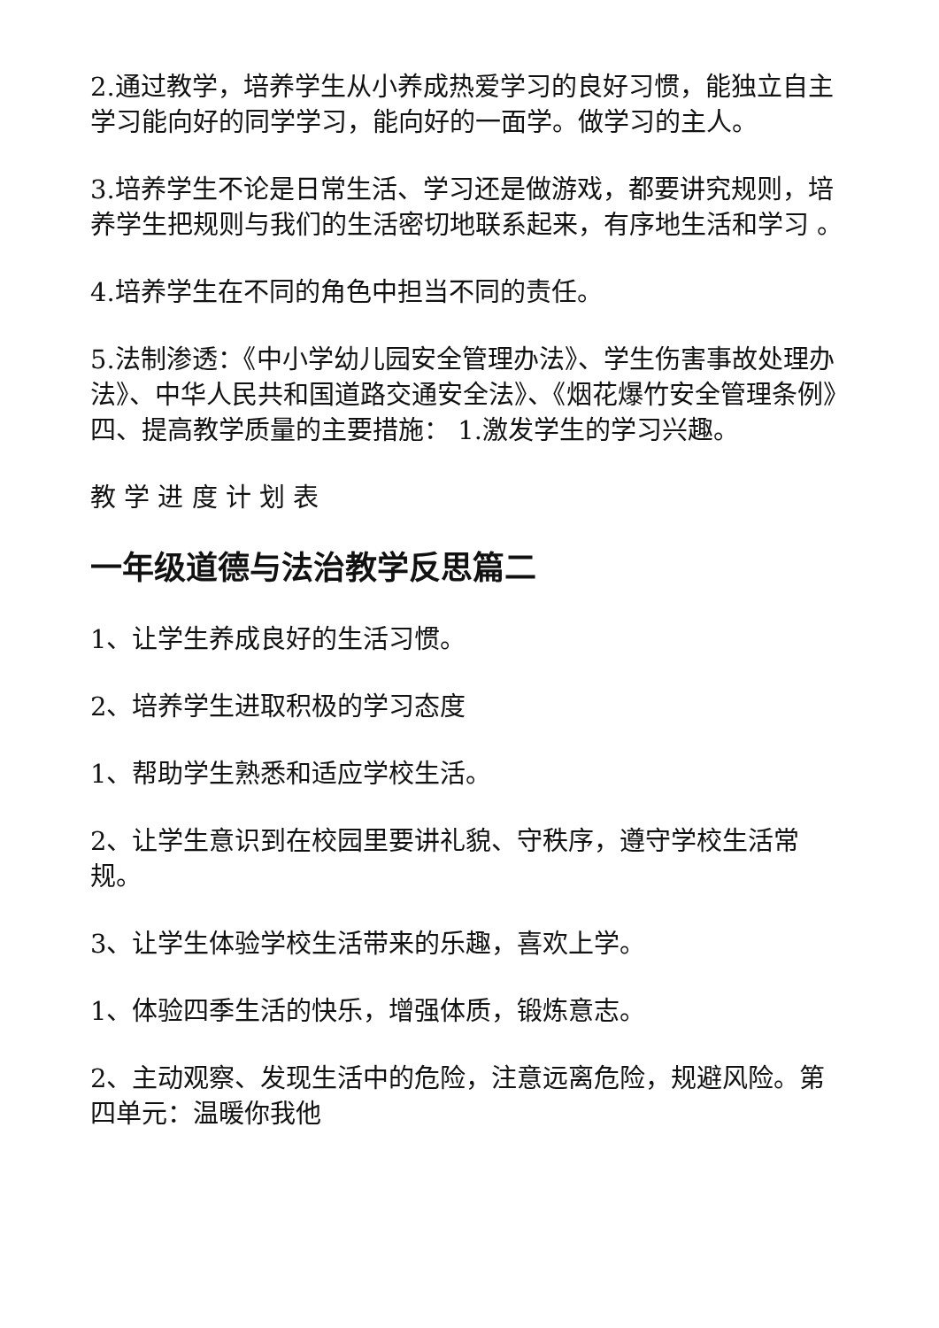2.通过教学，培养学生从小养成热爱学习的良好习惯，能独立自主学习能向好的同学学习，能向好的一面学。做学习的主人。
3.培养学生不论是日常生活、学习还是做游戏，都要讲究规则，培养学生把规则与我们的生活密切地联系起来，有序地生活和学习 。
4.培养学生在不同的角色中担当不同的责任。
5.法制渗透：《中小学幼儿园安全管理办法》、学生伤害事故处理办法》、中华人民共和国道路交通安全法》、《烟花爆竹安全管理条例》 四、提高教学质量的主要措施： 1.激发学生的学习兴趣。
教 学 进 度 计 划 表
一年级道德与法治教学反思篇二
1、让学生养成良好的生活习惯。
2、培养学生进取积极的学习态度
1、帮助学生熟悉和适应学校生活。
2、让学生意识到在校园里要讲礼貌、守秩序，遵守学校生活常规。
3、让学生体验学校生活带来的乐趣，喜欢上学。
1、体验四季生活的快乐，增强体质，锻炼意志。
2、主动观察、发现生活中的危险，注意远离危险，规避风险。第四单元：温暖你我他